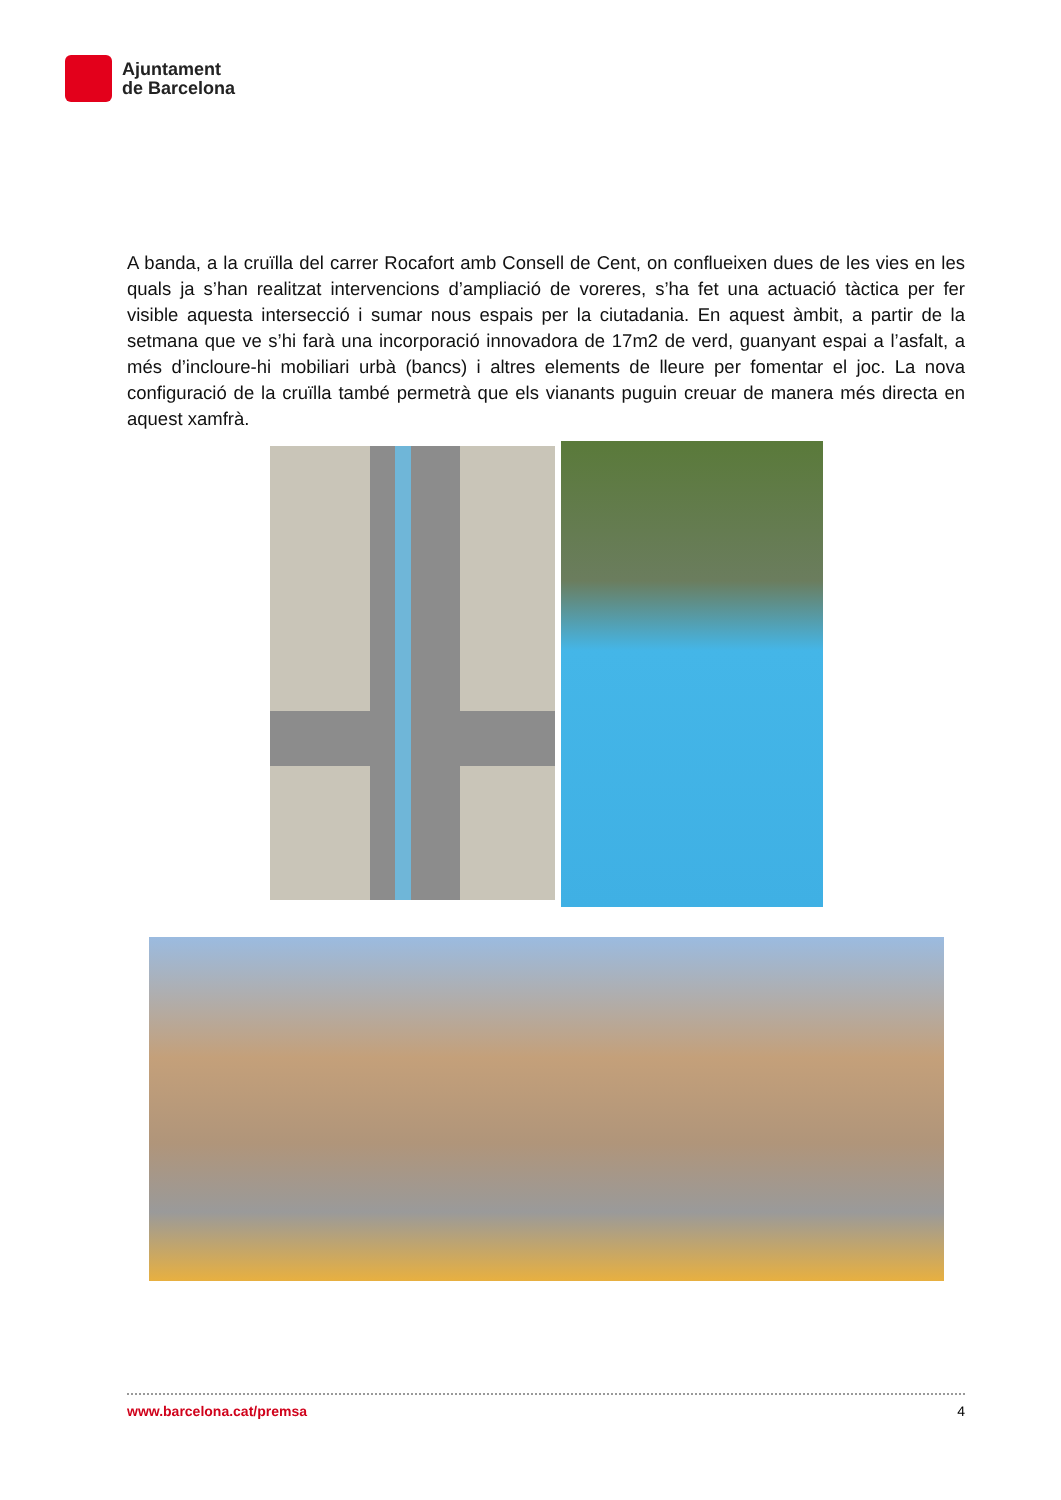Ajuntament
de Barcelona
A banda, a la cruïlla del carrer Rocafort amb Consell de Cent, on conflueixen dues de les vies en les quals ja s’han realitzat intervencions d’ampliació de voreres, s’ha fet una actuació tàctica per fer visible aquesta intersecció i sumar nous espais per la ciutadania. En aquest àmbit, a partir de la setmana que ve s’hi farà una incorporació innovadora de 17m2 de verd, guanyant espai a l’asfalt, a més d’incloure-hi mobiliari urbà (bancs) i altres elements de lleure per fomentar el joc. La nova configuració de la cruïlla també permetrà que els vianants puguin creuar de manera més directa en aquest xamfrà.
www.barcelona.cat/premsa 4